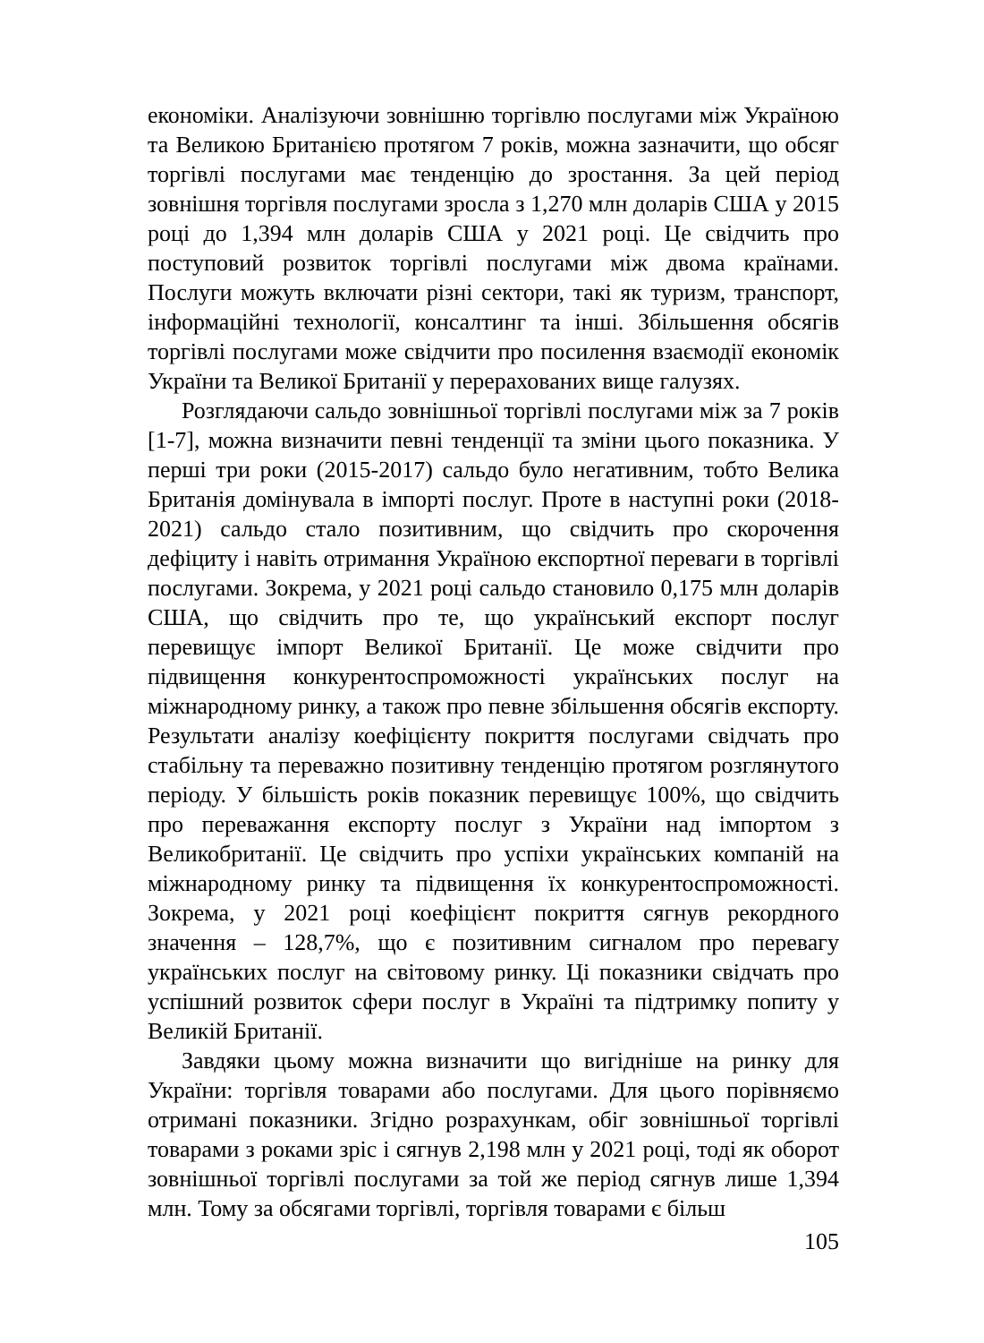економіки. Аналізуючи зовнішню торгівлю послугами між Україною та Великою Британією протягом 7 років, можна зазначити, що обсяг торгівлі послугами має тенденцію до зростання. За цей період зовнішня торгівля послугами зросла з 1,270 млн доларів США у 2015 році до 1,394 млн доларів США у 2021 році. Це свідчить про поступовий розвиток торгівлі послугами між двома країнами. Послуги можуть включати різні сектори, такі як туризм, транспорт, інформаційні технології, консалтинг та інші. Збільшення обсягів торгівлі послугами може свідчити про посилення взаємодії економік України та Великої Британії у перерахованих вище галузях.
Розглядаючи сальдо зовнішньої торгівлі послугами між за 7 років [1-7], можна визначити певні тенденції та зміни цього показника. У перші три роки (2015-2017) сальдо було негативним, тобто Велика Британія домінувала в імпорті послуг. Проте в наступні роки (2018-2021) сальдо стало позитивним, що свідчить про скорочення дефіциту і навіть отримання Україною експортної переваги в торгівлі послугами. Зокрема, у 2021 році сальдо становило 0,175 млн доларів США, що свідчить про те, що український експорт послуг перевищує імпорт Великої Британії. Це може свідчити про підвищення конкурентоспроможності українських послуг на міжнародному ринку, а також про певне збільшення обсягів експорту. Результати аналізу коефіцієнту покриття послугами свідчать про стабільну та переважно позитивну тенденцію протягом розглянутого періоду. У більшість років показник перевищує 100%, що свідчить про переважання експорту послуг з України над імпортом з Великобританії. Це свідчить про успіхи українських компаній на міжнародному ринку та підвищення їх конкурентоспроможності. Зокрема, у 2021 році коефіцієнт покриття сягнув рекордного значення – 128,7%, що є позитивним сигналом про перевагу українських послуг на світовому ринку. Ці показники свідчать про успішний розвиток сфери послуг в Україні та підтримку попиту у Великій Британії.
Завдяки цьому можна визначити що вигідніше на ринку для України: торгівля товарами або послугами. Для цього порівняємо отримані показники. Згідно розрахункам, обіг зовнішньої торгівлі товарами з роками зріс і сягнув 2,198 млн у 2021 році, тоді як оборот зовнішньої торгівлі послугами за той же період сягнув лише 1,394 млн. Тому за обсягами торгівлі, торгівля товарами є більш
105